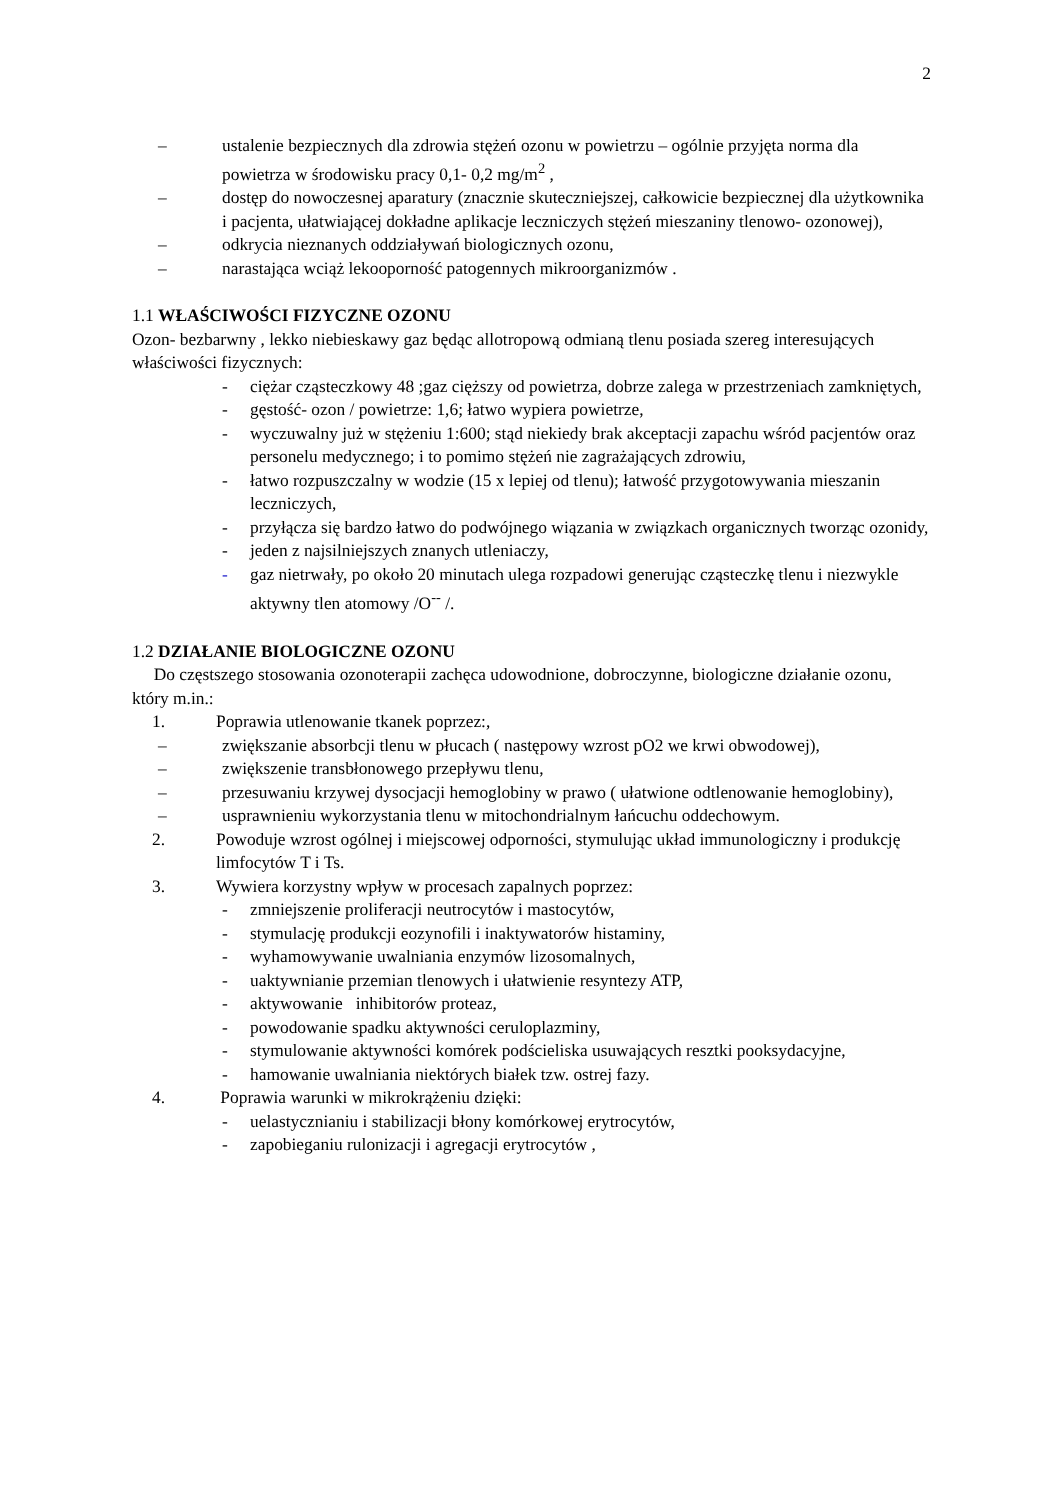2
– ustalenie bezpiecznych dla zdrowia stężeń ozonu w powietrzu – ogólnie przyjęta norma dla powietrza w środowisku pracy 0,1- 0,2 mg/m<sup>2</sup> ,
– dostęp do nowoczesnej aparatury (znacznie skuteczniejszej, całkowicie bezpiecznej dla użytkownika i pacjenta, ułatwiającej dokładne aplikacje leczniczych stężeń mieszaniny tlenowo- ozonowej),
– odkrycia nieznanych oddziaływań biologicznych ozonu,
– narastająca wciąż lekooporność patogennych mikroorganizmów .
1.1 WŁAŚCIWOŚCI FIZYCZNE OZONU
Ozon- bezbarwny , lekko niebieskawy gaz będąc allotropową odmianą tlenu posiada szereg interesujących właściwości fizycznych:
- ciężar cząsteczkowy 48 ;gaz cięższy od powietrza, dobrze zalega w przestrzeniach zamkniętych,
- gęstość- ozon / powietrze: 1,6; łatwo wypiera powietrze,
- wyczuwalny już w stężeniu 1:600; stąd niekiedy brak akceptacji zapachu wśród pacjentów oraz personelu medycznego; i to pomimo stężeń nie zagrażających zdrowiu,
- łatwo rozpuszczalny w wodzie (15 x lepiej od tlenu); łatwość przygotowywania mieszanin leczniczych,
- przyłącza się bardzo łatwo do podwójnego wiązania w związkach organicznych tworząc ozonidy,
- jeden z najsilniejszych znanych utleniaczy,
- gaz nietrwały, po około 20 minutach ulega rozpadowi generując cząsteczkę tlenu i niezwykle aktywny tlen atomowy /O<sup>--</sup> /.
1.2 DZIAŁANIE BIOLOGICZNE OZONU
Do częstszego stosowania ozonoterapii zachęca udowodnione, dobroczynne, biologiczne działanie ozonu, który m.in.:
1. Poprawia utlenowanie tkanek poprzez:,
– zwiększanie absorbcji tlenu w płucach ( następowy wzrost pO2 we krwi obwodowej),
– zwiększenie transbłonowego przepływu tlenu,
– przesuwaniu krzywej dysocjacji hemoglobiny w prawo ( ułatwione odtlenowanie hemoglobiny),
– usprawnieniu wykorzystania tlenu w mitochondrialnym łańcuchu oddechowym.
2. Powoduje wzrost ogólnej i miejscowej odporności, stymulując układ immunologiczny i produkcję limfocytów T i Ts.
3. Wywiera korzystny wpływ w procesach zapalnych poprzez:
- zmniejszenie proliferacji neutrocytów i mastocytów,
- stymulację produkcji eozynofili i inaktywatorów histaminy,
- wyhamowywanie uwalniania enzymów lizosomalnych,
- uaktywnianie przemian tlenowych i ułatwienie resyntezy ATP,
- aktywowanie inhibitorów proteaz,
- powodowanie spadku aktywności ceruloplazminy,
- stymulowanie aktywności komórek podścieliska usuwających resztki pooksydacyjne,
- hamowanie uwalniania niektórych białek tzw. ostrej fazy.
4. Poprawia warunki w mikrokrążeniu dzięki:
- uelastycznianiu i stabilizacji błony komórkowej erytrocytów,
- zapobieganiu rulonizacji i agregacji erytrocytów ,